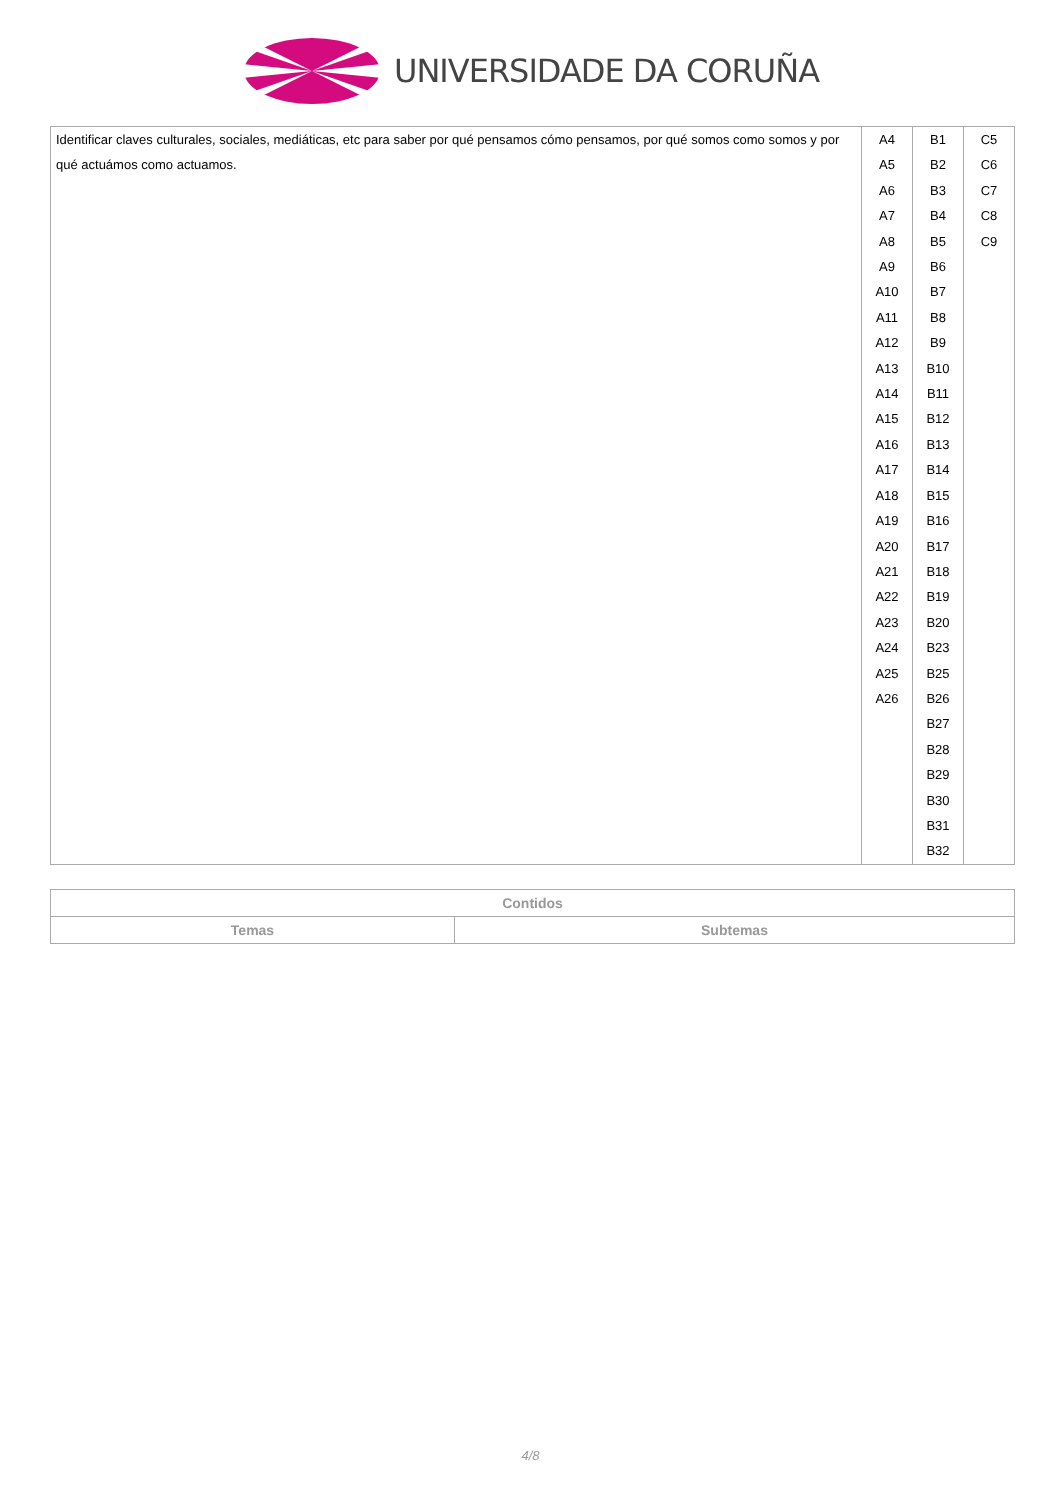UNIVERSIDADE DA CORUÑA
| Identificar claves culturales, sociales, mediáticas, etc para saber por qué pensamos cómo pensamos, por qué somos como somos y por qué actuámos como actuamos. | A4 A5 A6 A7 A8 A9 A10 A11 A12 A13 A14 A15 A16 A17 A18 A19 A20 A21 A22 A23 A24 A25 A26 | B1 B2 B3 B4 B5 B6 B7 B8 B9 B10 B11 B12 B13 B14 B15 B16 B17 B18 B19 B20 B23 B25 B26 B27 B28 B29 B30 B31 B32 | C5 C6 C7 C8 C9 |
| Contidos | |
| --- | --- |
| Temas | Subtemas |
4/8